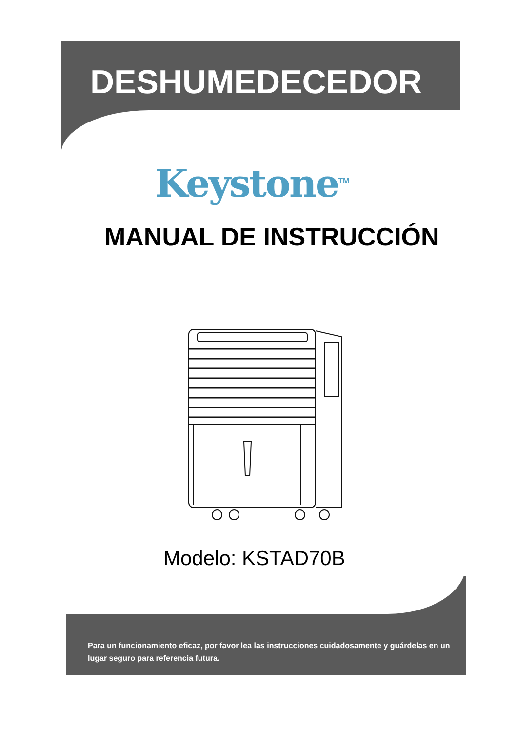DESHUMEDECEDOR
Keystone<sup>TM</sup>
MANUAL DE INSTRUCCIÓN
Modelo: KSTAD70B
Para un funcionamiento eficaz, por favor lea las instrucciones cuidadosamente y guárdelas en un lugar seguro para referencia futura.